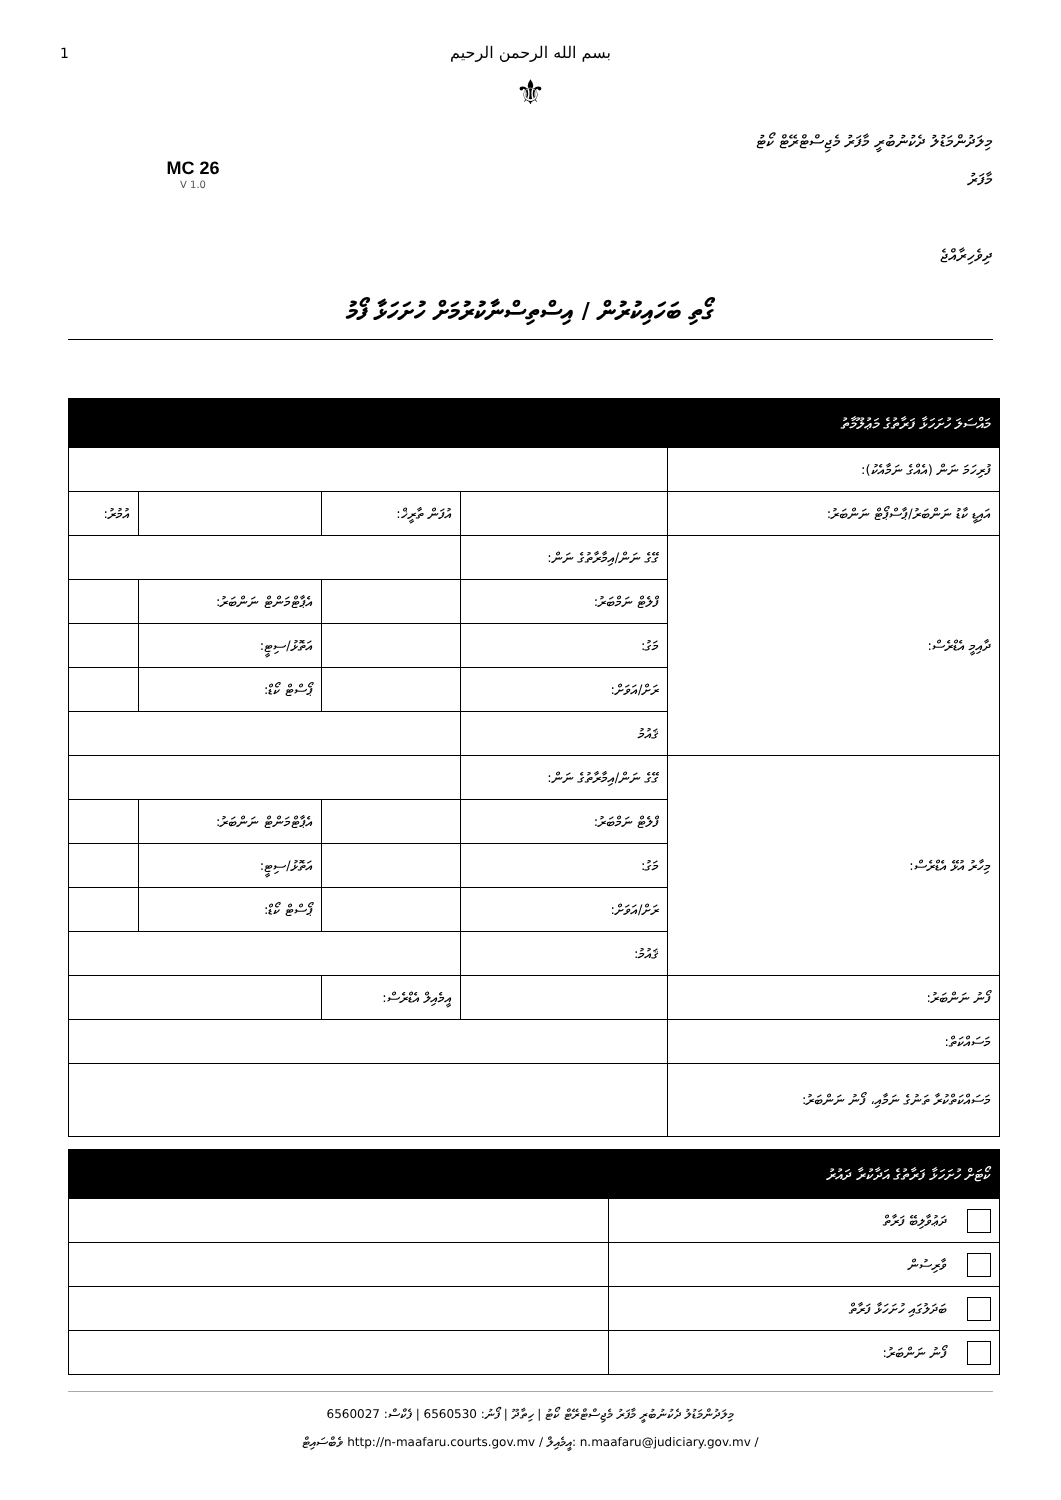1
بسم الله الرحمن الرحيم
⚜
MC 26
V 1.0
މިލަދުންމަޑުލު ދެކުނުބުރީ މާފަރު މެޖިސްޓްރޭޓް ކޯޓު
މާފަރު
ދިވެހިރާއްޖެ
ގޯތި ބަހައިކުރުން / އިސްތިސްނާކުރުމަށް ހުށަހަޅާ ފޯމު
| މައްސަލަ ހުށަހަޅާ ފަރާތުގެ މަޢުލޫމާތު | | | | | | |
| --- | --- | --- | --- | --- | --- | --- |
| ފުރިހަމަ ނަން (އެއްގެ ނަމާއެކު): | | | | | | |
| އައިޑީ ކާޑު ނަންބަރު/ޕާސްޕޯޓް ނަންބަރު: | | | އުފަން ތާރީޚް: | | | އުމުރު: |
| ދާއިމީ އެޑްރެސް: | ގޭގެ ނަން/އިމާރާތުގެ ނަން: | | | | | |
| | ފްލެޓް ނަމްބަރު: | | | އެޕާޓްމަންޓް ނަންބަރު: | | |
| | މަގު: | | | އަތޮޅު/ސިޓީ: | | |
| | ރަށް/އަވަށް: | | | ޕޯސްޓް ކޯޑް: | | |
| | ޤައުމު | | | | | |
| މިހާރު އުޅޭ އެޑްރެސް: | ގޭގެ ނަން/އިމާރާތުގެ ނަން: | | | | | |
| | ފްލެޓް ނަމްބަރު: | | | އެޕާޓްމަންޓް ނަންބަރު: | | |
| | މަގު: | | | އަތޮޅު/ސިޓީ: | | |
| | ރަށް/އަވަށް: | | | ޕޯސްޓް ކޯޑް: | | |
| | ޤައުމު: | | | | | |
| ފޯނު ނަންބަރު: | | އީމެއިލް އެޑްރެސް: | | | | |
| މަސައްކަތް: | | | | | | |
| މަސައްކަތްކުރާ ތަނުގެ ނަމާއި، ފޯނު ނަންބަރު: | | | | | | |
| ކޯޓަށް ހުށަހަޅާ ފަރާތުގެ އަދާކުރާ ދައުރު | |
| --- | --- |
| ދަޢުވާލިބޭ ފަރާތް | |
| ވާރިސުން | |
| ބަދަލުގައި ހުށަހަޅާ ފަރާތް | |
| ފޯނު ނަންބަރު: | |
މިލަދުންމަޑުލު ދެކުނުބުރީ މާފަރު މެޖިސްޓްރޭޓް ކޯޓު | ހިތާދޫ | ފޯނު: 6560530 | ފެކްސް: 6560027
ވެބްސައިޓް http://n-maafaru.courts.gov.mv / އީމެއިލް: n.maafaru@judiciary.gov.mv /